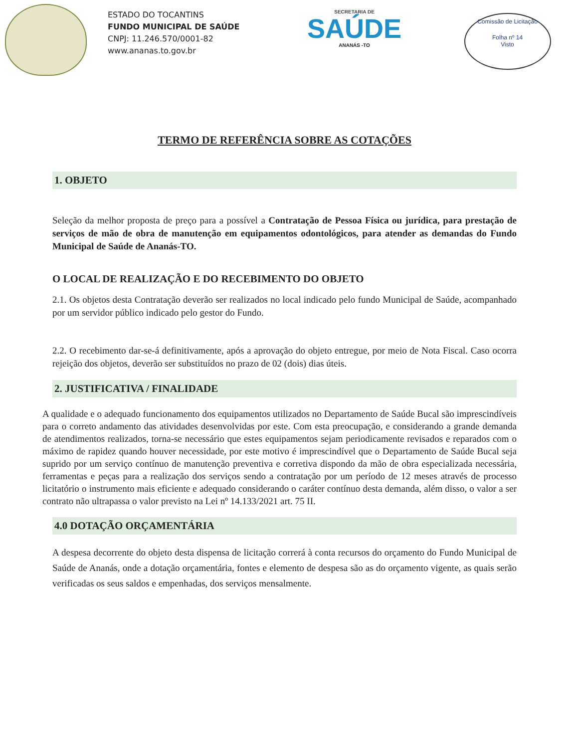ESTADO DO TOCANTINS
FUNDO MUNICIPAL DE SAÚDE
CNPJ: 11.246.570/0001-82
www.ananas.to.gov.br
SECRETARIA DE
SAÚDE
ANANÁS -TO
Comissão de Licitação
Folha nº 14
Visto
TERMO DE REFERÊNCIA SOBRE AS COTAÇÕES
1. OBJETO
Seleção da melhor proposta de preço para a possível a Contratação de Pessoa Física ou jurídica, para prestação de serviços de mão de obra de manutenção em equipamentos odontológicos, para atender as demandas do Fundo Municipal de Saúde de Ananás-TO.
O LOCAL DE REALIZAÇÃO E DO RECEBIMENTO DO OBJETO
2.1. Os objetos desta Contratação deverão ser realizados no local indicado pelo fundo Municipal de Saúde, acompanhado por um servidor público indicado pelo gestor do Fundo.
2.2. O recebimento dar-se-á definitivamente, após a aprovação do objeto entregue, por meio de Nota Fiscal. Caso ocorra rejeição dos objetos, deverão ser substituídos no prazo de 02 (dois) dias úteis.
2. JUSTIFICATIVA / FINALIDADE
A qualidade e o adequado funcionamento dos equipamentos utilizados no Departamento de Saúde Bucal são imprescindíveis para o correto andamento das atividades desenvolvidas por este. Com esta preocupação, e considerando a grande demanda de atendimentos realizados, torna-se necessário que estes equipamentos sejam periodicamente revisados e reparados com o máximo de rapidez quando houver necessidade, por este motivo é imprescindível que o Departamento de Saúde Bucal seja suprido por um serviço contínuo de manutenção preventiva e corretiva dispondo da mão de obra especializada necessária, ferramentas e peças para a realização dos serviços sendo a contratação por um período de 12 meses através de processo licitatório o instrumento mais eficiente e adequado considerando o caráter contínuo desta demanda, além disso, o valor a ser contrato não ultrapassa o valor previsto na Lei nº 14.133/2021 art. 75 II.
4.0 DOTAÇÃO ORÇAMENTÁRIA
A despesa decorrente do objeto desta dispensa de licitação correrá à conta recursos do orçamento do Fundo Municipal de Saúde de Ananás, onde a dotação orçamentária, fontes e elemento de despesa são as do orçamento vigente, as quais serão verificadas os seus saldos e empenhadas, dos serviços mensalmente.